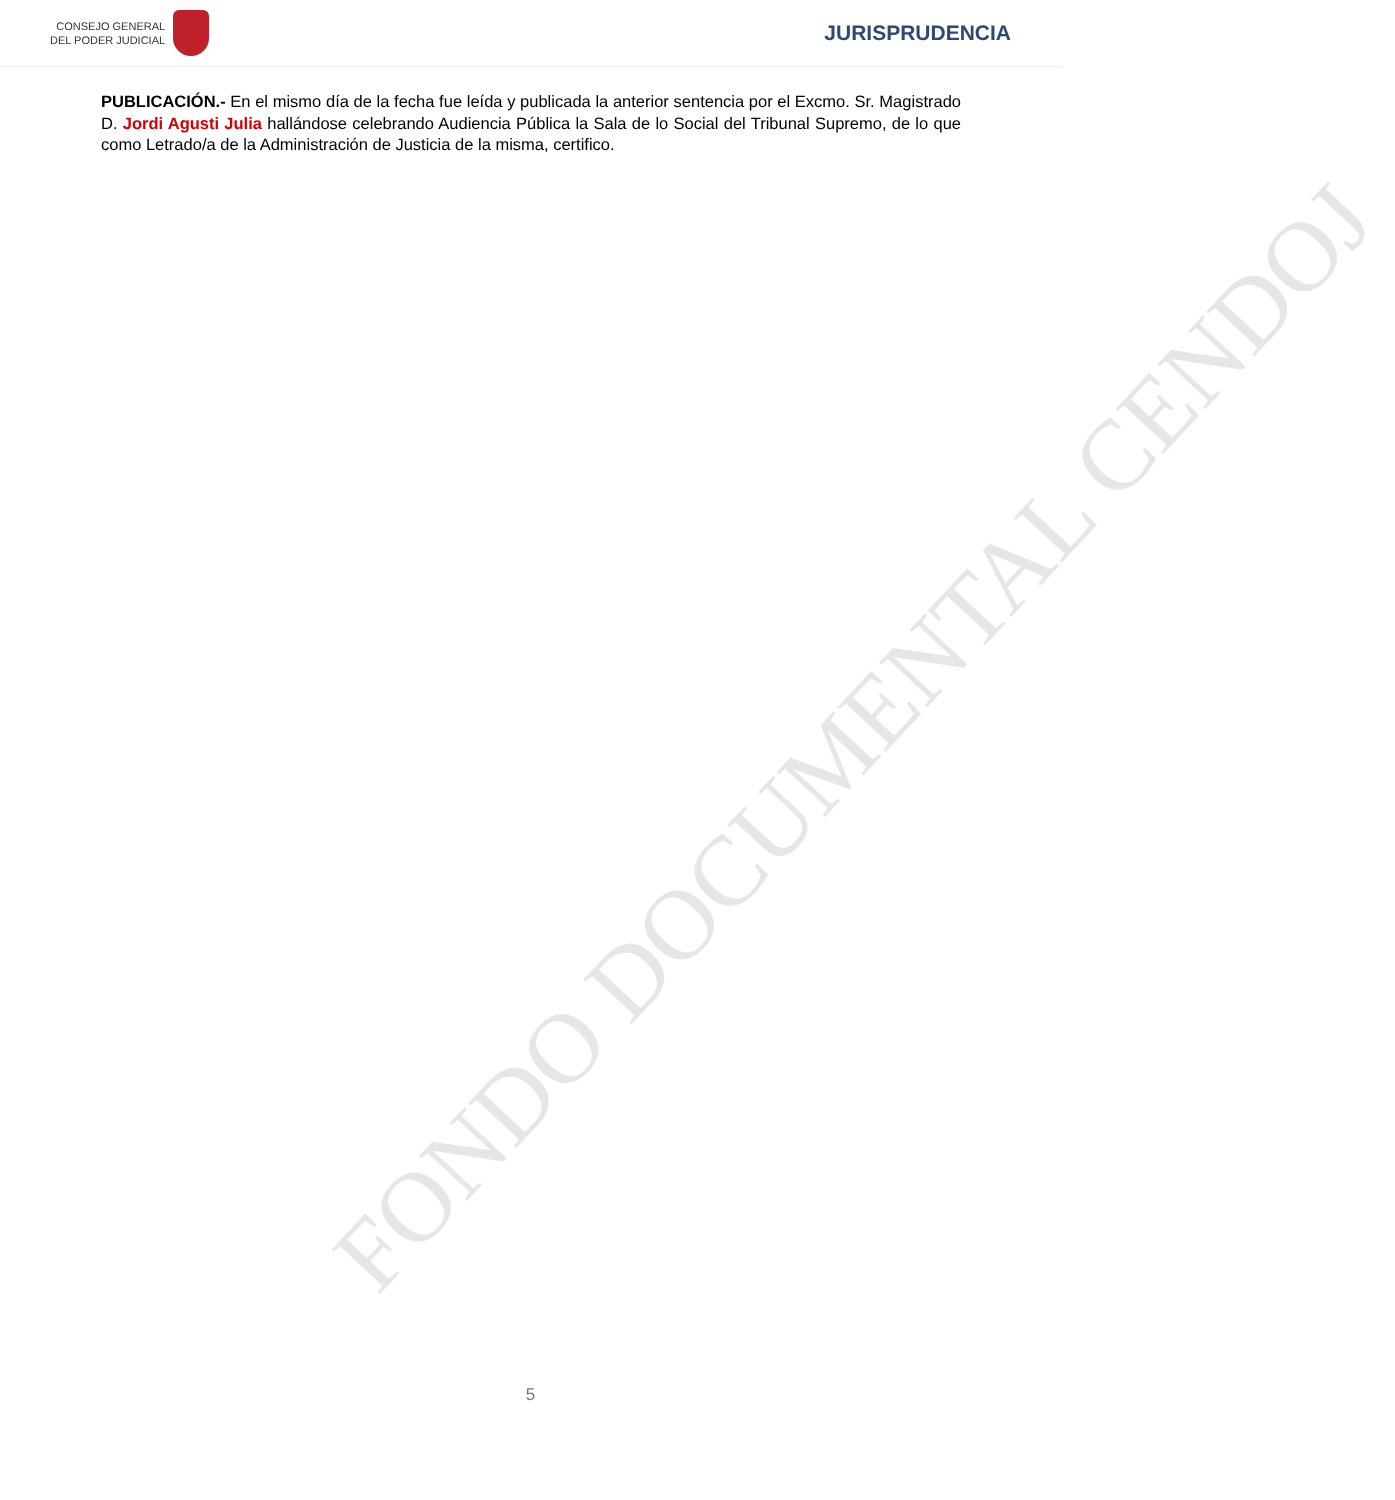CONSEJO GENERAL
DEL PODER JUDICIAL
JURISPRUDENCIA
FONDO DOCUMENTAL CENDOJ
PUBLICACIÓN.- En el mismo día de la fecha fue leída y publicada la anterior sentencia por el Excmo. Sr. Magistrado D. Jordi Agusti Julia hallándose celebrando Audiencia Pública la Sala de lo Social del Tribunal Supremo, de lo que como Letrado/a de la Administración de Justicia de la misma, certifico.
5